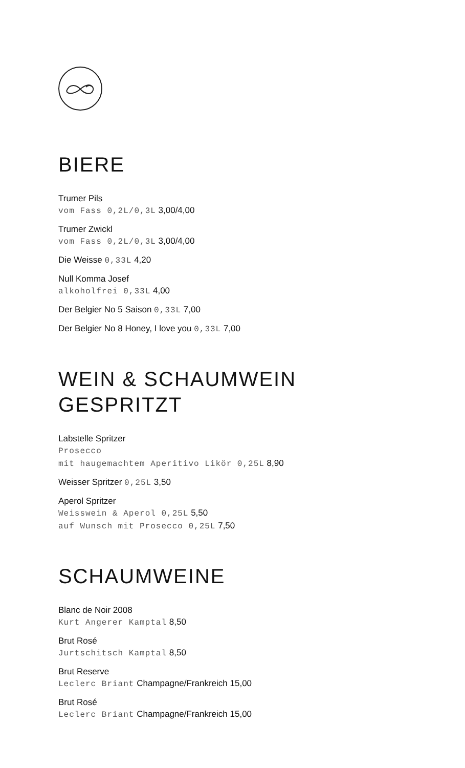BIERE
Trumer Pils
vom Fass 0,2L/0,3L 3,00/4,00
Trumer Zwickl
vom Fass 0,2L/0,3L 3,00/4,00
Die Weisse 0,33L 4,20
Null Komma Josef
alkoholfrei 0,33L 4,00
Der Belgier No 5 Saison 0,33L 7,00
Der Belgier No 8 Honey, I love you 0,33L 7,00
WEIN & SCHAUMWEIN
GESPRITZT
Labstelle Spritzer
Prosecco
mit haugemachtem Aperitivo Likör 0,25L 8,90
Weisser Spritzer 0,25L 3,50
Aperol Spritzer
Weisswein & Aperol 0,25L 5,50
auf Wunsch mit Prosecco 0,25L 7,50
SCHAUMWEINE
Blanc de Noir 2008
Kurt Angerer Kamptal 8,50
Brut Rosé
Jurtschitsch Kamptal 8,50
Brut Reserve
Leclerc Briant Champagne/Frankreich 15,00
Brut Rosé
Leclerc Briant Champagne/Frankreich 15,00